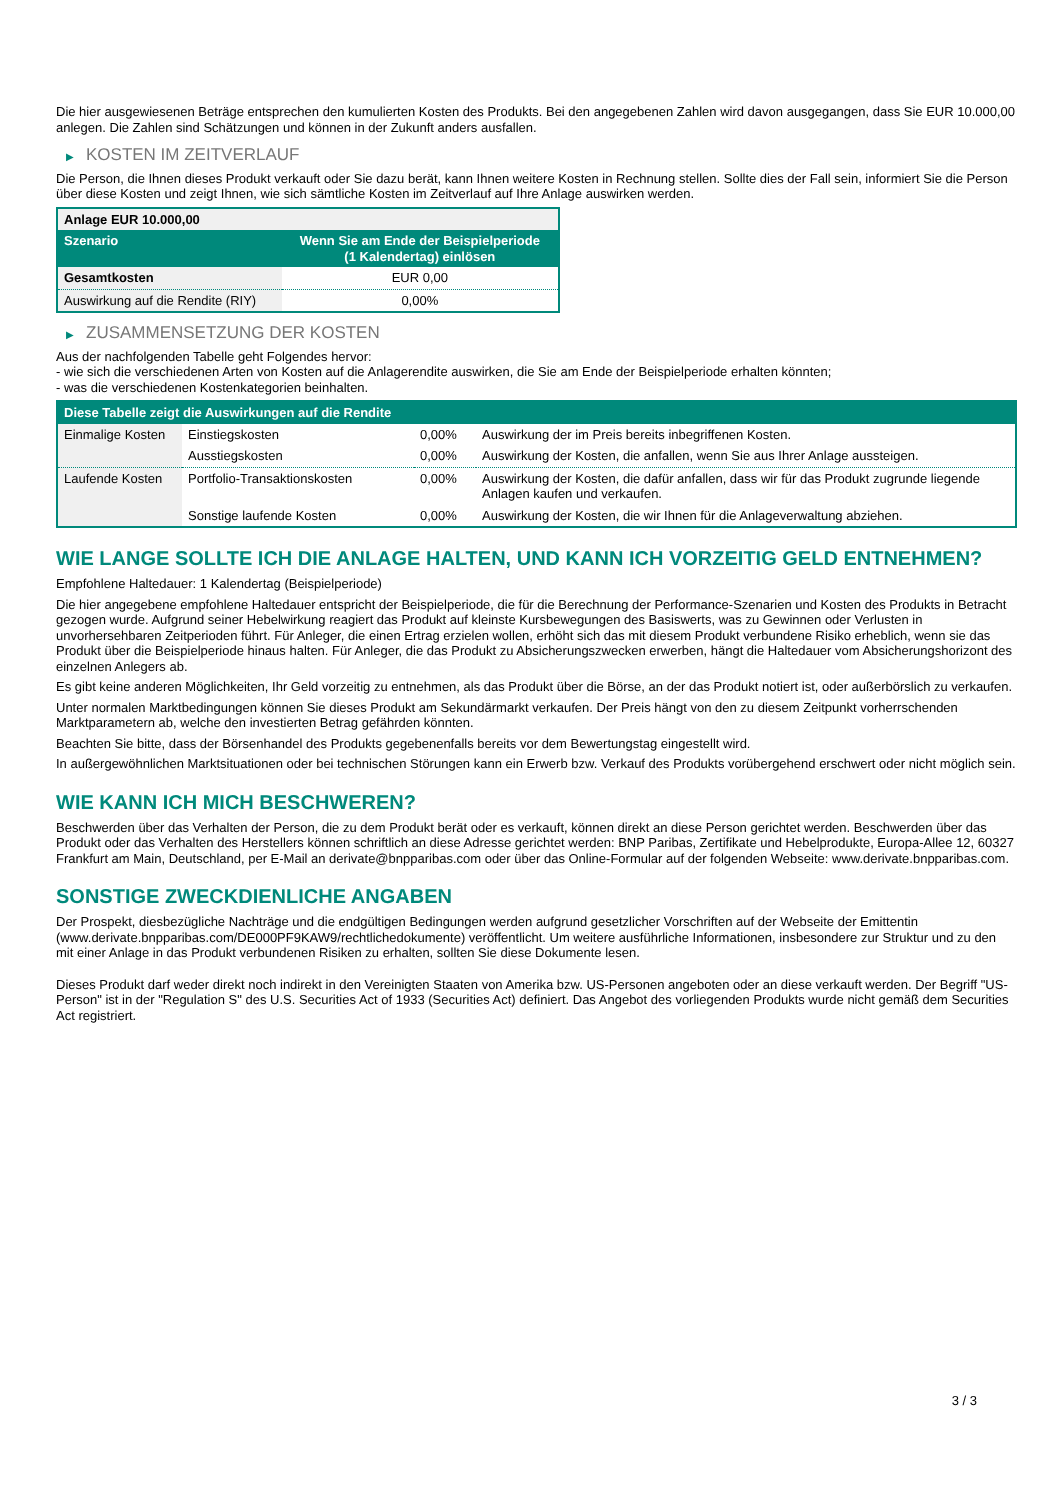Die hier ausgewiesenen Beträge entsprechen den kumulierten Kosten des Produkts. Bei den angegebenen Zahlen wird davon ausgegangen, dass Sie EUR 10.000,00 anlegen. Die Zahlen sind Schätzungen und können in der Zukunft anders ausfallen.
▶ KOSTEN IM ZEITVERLAUF
Die Person, die Ihnen dieses Produkt verkauft oder Sie dazu berät, kann Ihnen weitere Kosten in Rechnung stellen. Sollte dies der Fall sein, informiert Sie die Person über diese Kosten und zeigt Ihnen, wie sich sämtliche Kosten im Zeitverlauf auf Ihre Anlage auswirken werden.
| Anlage EUR 10.000,00 | |
| --- | --- |
| Szenario | Wenn Sie am Ende der Beispielperiode (1 Kalendertag) einlösen |
| Gesamtkosten | EUR 0,00 |
| Auswirkung auf die Rendite (RIY) | 0,00% |
▶ ZUSAMMENSETZUNG DER KOSTEN
Aus der nachfolgenden Tabelle geht Folgendes hervor:
- wie sich die verschiedenen Arten von Kosten auf die Anlagerendite auswirken, die Sie am Ende der Beispielperiode erhalten könnten;
- was die verschiedenen Kostenkategorien beinhalten.
| Diese Tabelle zeigt die Auswirkungen auf die Rendite | | | |
| --- | --- | --- | --- |
| Einmalige Kosten | Einstiegskosten | 0,00% | Auswirkung der im Preis bereits inbegriffenen Kosten. |
| | Ausstiegskosten | 0,00% | Auswirkung der Kosten, die anfallen, wenn Sie aus Ihrer Anlage aussteigen. |
| Laufende Kosten | Portfolio-Transaktionskosten | 0,00% | Auswirkung der Kosten, die dafür anfallen, dass wir für das Produkt zugrunde liegende Anlagen kaufen und verkaufen. |
| | Sonstige laufende Kosten | 0,00% | Auswirkung der Kosten, die wir Ihnen für die Anlageverwaltung abziehen. |
WIE LANGE SOLLTE ICH DIE ANLAGE HALTEN, UND KANN ICH VORZEITIG GELD ENTNEHMEN?
Empfohlene Haltedauer: 1 Kalendertag (Beispielperiode)
Die hier angegebene empfohlene Haltedauer entspricht der Beispielperiode, die für die Berechnung der Performance-Szenarien und Kosten des Produkts in Betracht gezogen wurde. Aufgrund seiner Hebelwirkung reagiert das Produkt auf kleinste Kursbewegungen des Basiswerts, was zu Gewinnen oder Verlusten in unvorhersehbaren Zeitperioden führt. Für Anleger, die einen Ertrag erzielen wollen, erhöht sich das mit diesem Produkt verbundene Risiko erheblich, wenn sie das Produkt über die Beispielperiode hinaus halten. Für Anleger, die das Produkt zu Absicherungszwecken erwerben, hängt die Haltedauer vom Absicherungshorizont des einzelnen Anlegers ab.
Es gibt keine anderen Möglichkeiten, Ihr Geld vorzeitig zu entnehmen, als das Produkt über die Börse, an der das Produkt notiert ist, oder außerbörslich zu verkaufen.
Unter normalen Marktbedingungen können Sie dieses Produkt am Sekundärmarkt verkaufen. Der Preis hängt von den zu diesem Zeitpunkt vorherrschenden Marktparametern ab, welche den investierten Betrag gefährden könnten.
Beachten Sie bitte, dass der Börsenhandel des Produkts gegebenenfalls bereits vor dem Bewertungstag eingestellt wird.
In außergewöhnlichen Marktsituationen oder bei technischen Störungen kann ein Erwerb bzw. Verkauf des Produkts vorübergehend erschwert oder nicht möglich sein.
WIE KANN ICH MICH BESCHWEREN?
Beschwerden über das Verhalten der Person, die zu dem Produkt berät oder es verkauft, können direkt an diese Person gerichtet werden. Beschwerden über das Produkt oder das Verhalten des Herstellers können schriftlich an diese Adresse gerichtet werden: BNP Paribas, Zertifikate und Hebelprodukte, Europa-Allee 12, 60327 Frankfurt am Main, Deutschland, per E-Mail an derivate@bnpparibas.com oder über das Online-Formular auf der folgenden Webseite: www.derivate.bnpparibas.com.
SONSTIGE ZWECKDIENLICHE ANGABEN
Der Prospekt, diesbezügliche Nachträge und die endgültigen Bedingungen werden aufgrund gesetzlicher Vorschriften auf der Webseite der Emittentin (www.derivate.bnpparibas.com/DE000PF9KAW9/rechtlichedokumente) veröffentlicht. Um weitere ausführliche Informationen, insbesondere zur Struktur und zu den mit einer Anlage in das Produkt verbundenen Risiken zu erhalten, sollten Sie diese Dokumente lesen.
Dieses Produkt darf weder direkt noch indirekt in den Vereinigten Staaten von Amerika bzw. US-Personen angeboten oder an diese verkauft werden. Der Begriff "US-Person" ist in der "Regulation S" des U.S. Securities Act of 1933 (Securities Act) definiert. Das Angebot des vorliegenden Produkts wurde nicht gemäß dem Securities Act registriert.
3 / 3